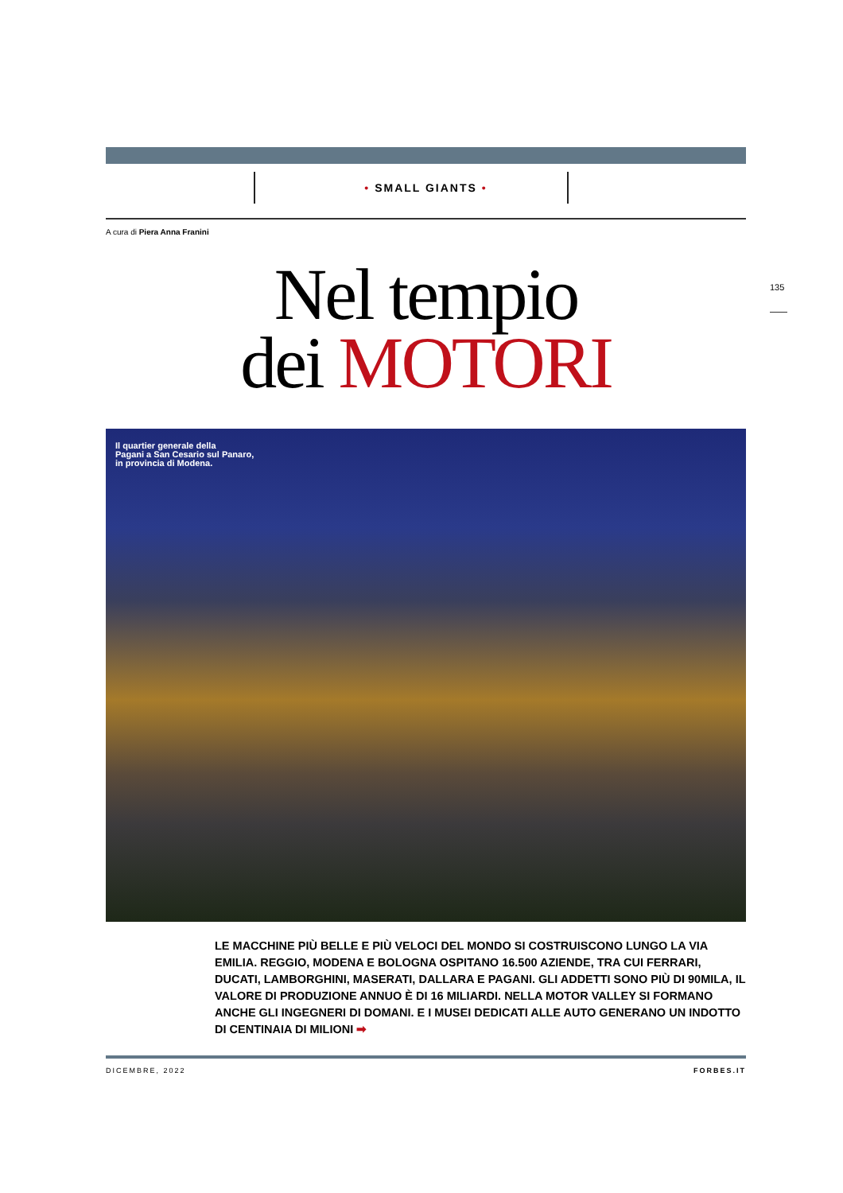135
• SMALL GIANTS •
A cura di Piera Anna Franini
Nel tempio
dei MOTORI
Il quartier generale della
Pagani a San Cesario sul Panaro,
in provincia di Modena.
LE MACCHINE PIÙ BELLE E PIÙ VELOCI DEL MONDO SI COSTRUISCONO LUNGO LA VIA EMILIA. REGGIO, MODENA E BOLOGNA OSPITANO 16.500 AZIENDE, TRA CUI FERRARI, DUCATI, LAMBORGHINI, MASERATI, DALLARA E PAGANI. GLI ADDETTI SONO PIÙ DI 90MILA, IL VALORE DI PRODUZIONE ANNUO È DI 16 MILIARDI. NELLA MOTOR VALLEY SI FORMANO ANCHE GLI INGEGNERI DI DOMANI. E I MUSEI DEDICATI ALLE AUTO GENERANO UN INDOTTO DI CENTINAIA DI MILIONI ➡
DICEMBRE, 2022 FORBES.IT